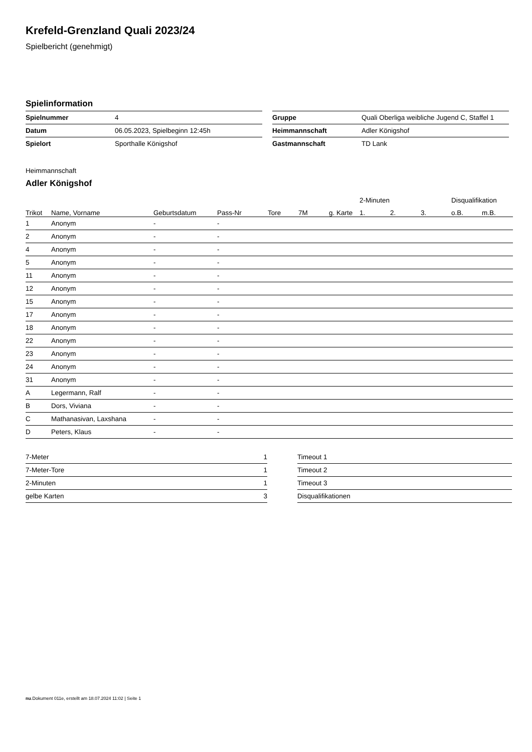Krefeld-Grenzland Quali 2023/24
Spielbericht (genehmigt)
Spielinformation
| Spielnummer | 4 |
| Datum | 06.05.2023, Spielbeginn 12:45h |
| Spielort | Sporthalle Königshof |
| Gruppe | Quali Oberliga weibliche Jugend C, Staffel 1 |
| Heimmannschaft | Adler Königshof |
| Gastmannschaft | TD Lank |
Heimmannschaft
Adler Königshof
| | | | | | | | 2-Minuten | | | Disqualifikation | |
| --- | --- | --- | --- | --- | --- | --- | --- | --- | --- | --- | --- |
| Trikot | Name, Vorname | Geburtsdatum | Pass-Nr | Tore | 7M | g. Karte | 1. | 2. | 3. | o.B. | m.B. |
| 1 | Anonym | - | - | | | | | | | | |
| 2 | Anonym | - | - | | | | | | | | |
| 4 | Anonym | - | - | | | | | | | | |
| 5 | Anonym | - | - | | | | | | | | |
| 11 | Anonym | - | - | | | | | | | | |
| 12 | Anonym | - | - | | | | | | | | |
| 15 | Anonym | - | - | | | | | | | | |
| 17 | Anonym | - | - | | | | | | | | |
| 18 | Anonym | - | - | | | | | | | | |
| 22 | Anonym | - | - | | | | | | | | |
| 23 | Anonym | - | - | | | | | | | | |
| 24 | Anonym | - | - | | | | | | | | |
| 31 | Anonym | - | - | | | | | | | | |
| A | Legermann, Ralf | - | - | | | | | | | | |
| B | Dors, Viviana | - | - | | | | | | | | |
| C | Mathanasivan, Laxshana | - | - | | | | | | | | |
| D | Peters, Klaus | - | - | | | | | | | | |
| 7-Meter | 1 |
| 7-Meter-Tore | 1 |
| 2-Minuten | 1 |
| gelbe Karten | 3 |
| Timeout 1 |
| Timeout 2 |
| Timeout 3 |
| Disqualifikationen |
nu.Dokument 011e, erstellt am 18.07.2024 11:02 | Seite 1